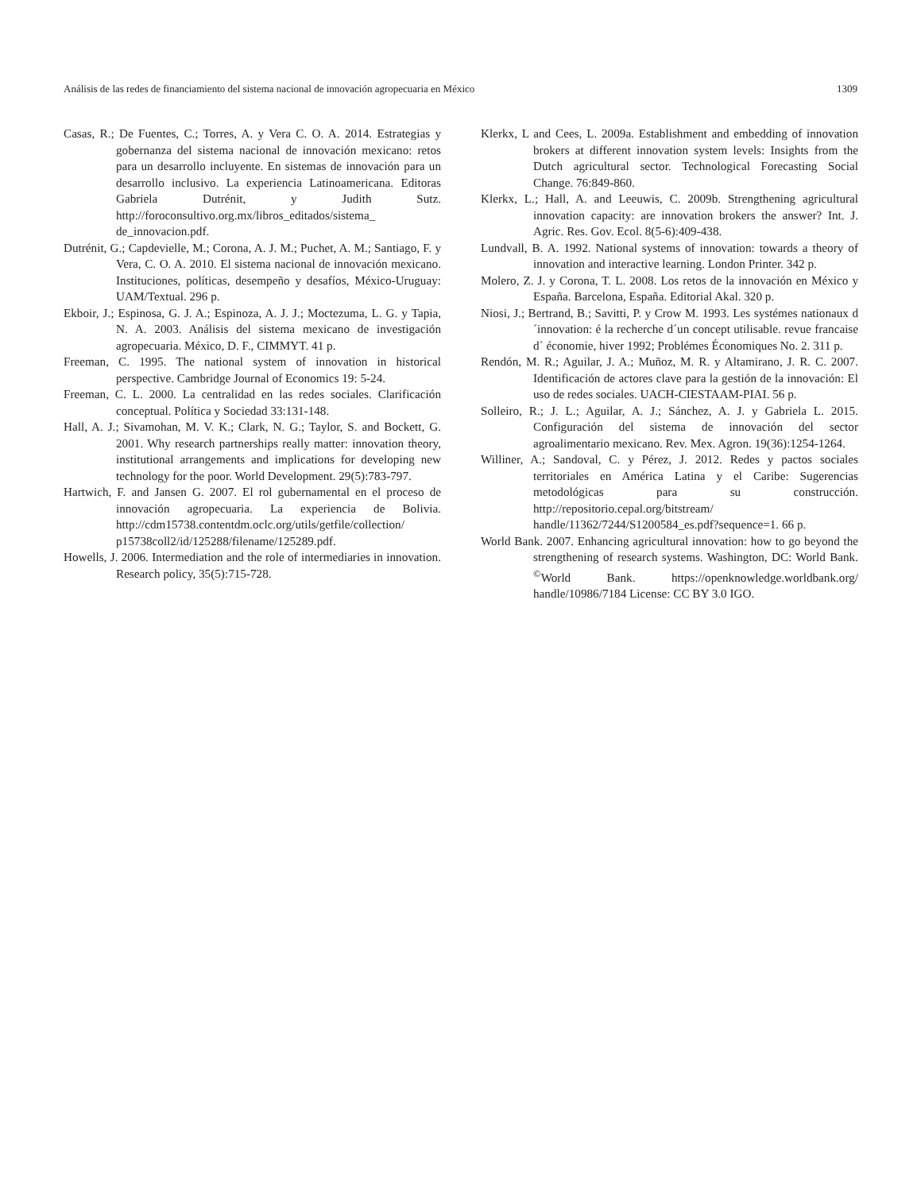Análisis de las redes de financiamiento del sistema nacional de innovación agropecuaria en México 1309
Casas, R.; De Fuentes, C.; Torres, A. y Vera C. O. A. 2014. Estrategias y gobernanza del sistema nacional de innovación mexicano: retos para un desarrollo incluyente. En sistemas de innovación para un desarrollo inclusivo. La experiencia Latinoamericana. Editoras Gabriela Dutrénit, y Judith Sutz. http://foroconsultivo.org.mx/libros_editados/sistema_ de_innovacion.pdf.
Dutrénit, G.; Capdevielle, M.; Corona, A. J. M.; Puchet, A. M.; Santiago, F. y Vera, C. O. A. 2010. El sistema nacional de innovación mexicano. Instituciones, políticas, desempeño y desafíos, México-Uruguay: UAM/Textual. 296 p.
Ekboir, J.; Espinosa, G. J. A.; Espinoza, A. J. J.; Moctezuma, L. G. y Tapia, N. A. 2003. Análisis del sistema mexicano de investigación agropecuaria. México, D. F., CIMMYT. 41 p.
Freeman, C. 1995. The national system of innovation in historical perspective. Cambridge Journal of Economics 19: 5-24.
Freeman, C. L. 2000. La centralidad en las redes sociales. Clarificación conceptual. Política y Sociedad 33:131-148.
Hall, A. J.; Sivamohan, M. V. K.; Clark, N. G.; Taylor, S. and Bockett, G. 2001. Why research partnerships really matter: innovation theory, institutional arrangements and implications for developing new technology for the poor. World Development. 29(5):783-797.
Hartwich, F. and Jansen G. 2007. El rol gubernamental en el proceso de innovación agropecuaria. La experiencia de Bolivia. http://cdm15738.contentdm.oclc.org/utils/getfile/collection/ p15738coll2/id/125288/filename/125289.pdf.
Howells, J. 2006. Intermediation and the role of intermediaries in innovation. Research policy, 35(5):715-728.
Klerkx, L and Cees, L. 2009a. Establishment and embedding of innovation brokers at different innovation system levels: Insights from the Dutch agricultural sector. Technological Forecasting Social Change. 76:849-860.
Klerkx, L.; Hall, A. and Leeuwis, C. 2009b. Strengthening agricultural innovation capacity: are innovation brokers the answer? Int. J. Agric. Res. Gov. Ecol. 8(5-6):409-438.
Lundvall, B. A. 1992. National systems of innovation: towards a theory of innovation and interactive learning. London Printer. 342 p.
Molero, Z. J. y Corona, T. L. 2008. Los retos de la innovación en México y España. Barcelona, España. Editorial Akal. 320 p.
Niosi, J.; Bertrand, B.; Savitti, P. y Crow M. 1993. Les systémes nationaux d´innovation: é la recherche d´un concept utilisable. revue francaise d´ économie, hiver 1992; Problémes Économiques No. 2. 311 p.
Rendón, M. R.; Aguilar, J. A.; Muñoz, M. R. y Altamirano, J. R. C. 2007. Identificación de actores clave para la gestión de la innovación: El uso de redes sociales. UACH-CIESTAAM-PIAI. 56 p.
Solleiro, R.; J. L.; Aguilar, A. J.; Sánchez, A. J. y Gabriela L. 2015. Configuración del sistema de innovación del sector agroalimentario mexicano. Rev. Mex. Agron. 19(36):1254-1264.
Williner, A.; Sandoval, C. y Pérez, J. 2012. Redes y pactos sociales territoriales en América Latina y el Caribe: Sugerencias metodológicas para su construcción. http://repositorio.cepal.org/bitstream/ handle/11362/7244/S1200584_es.pdf?sequence=1. 66 p.
World Bank. 2007. Enhancing agricultural innovation: how to go beyond the strengthening of research systems. Washington, DC: World Bank. <sup>©</sup>World Bank. https://openknowledge.worldbank.org/ handle/10986/7184 License: CC BY 3.0 IGO.